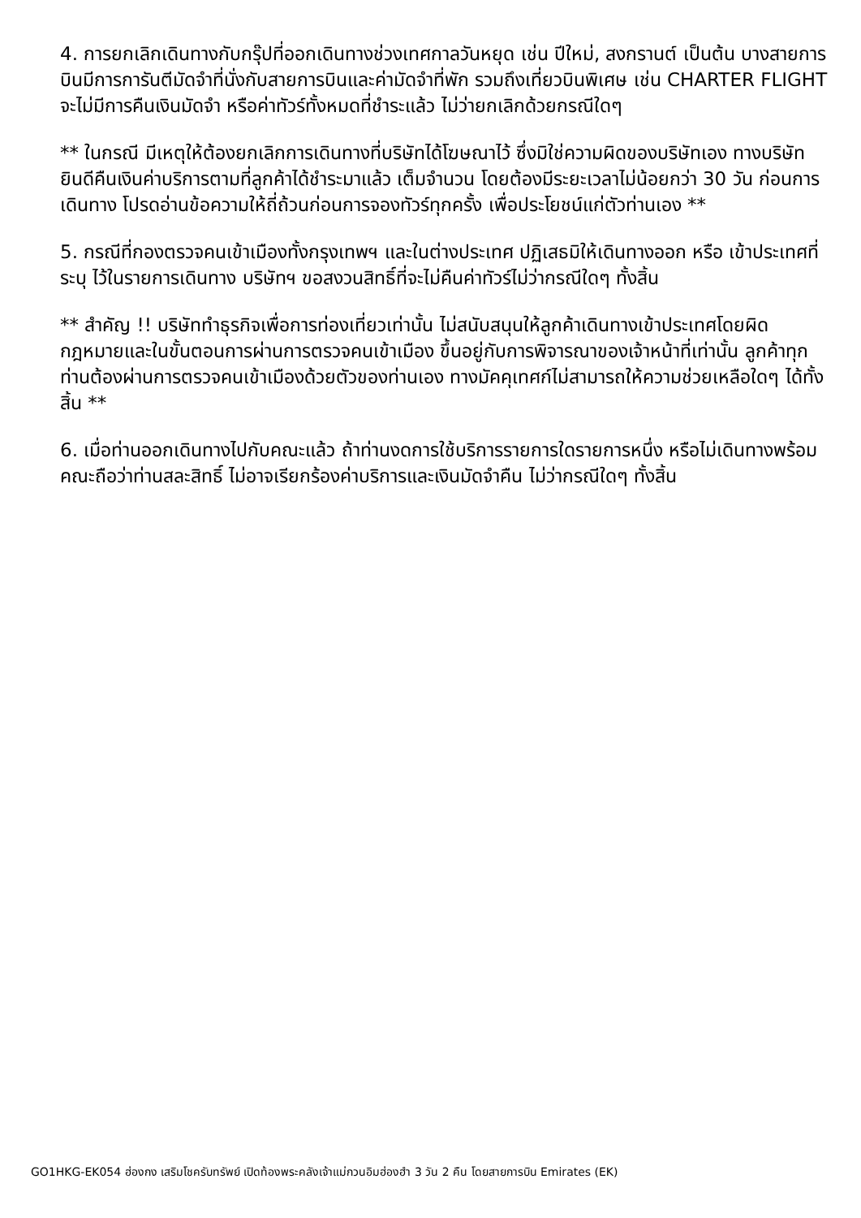4. การยกเลิกเดินทางกับกรุ๊ปที่ออกเดินทางช่วงเทศกาลวันหยุด เช่น ปีใหม่, สงกรานต์ เป็นต้น บางสายการบินมีการการันตีมัดจำที่นั่งกับสายการบินและค่ามัดจำที่พัก รวมถึงเที่ยวบินพิเศษ เช่น CHARTER FLIGHT จะไม่มีการคืนเงินมัดจำ หรือค่าทัวร์ทั้งหมดที่ชำระแล้ว ไม่ว่ายกเลิกด้วยกรณีใดๆ
** ในกรณี มีเหตุให้ต้องยกเลิกการเดินทางที่บริษัทได้โฆษณาไว้ ซึ่งมิใช่ความผิดของบริษัทเอง ทางบริษัทยินดีคืนเงินค่าบริการตามที่ลูกค้าได้ชำระมาแล้ว เต็มจำนวน โดยต้องมีระยะเวลาไม่น้อยกว่า 30 วัน ก่อนการเดินทาง โปรดอ่านข้อความให้ถี่ถ้วนก่อนการจองทัวร์ทุกครั้ง เพื่อประโยชน์แก่ตัวท่านเอง **
5. กรณีที่กองตรวจคนเข้าเมืองทั้งกรุงเทพฯ และในต่างประเทศ ปฏิเสธมิให้เดินทางออก หรือ เข้าประเทศที่ระบุ ไว้ในรายการเดินทาง บริษัทฯ ขอสงวนสิทธิ์ที่จะไม่คืนค่าทัวร์ไม่ว่ากรณีใดๆ ทั้งสิ้น
** สำคัญ !! บริษัททำธุรกิจเพื่อการท่องเที่ยวเท่านั้น ไม่สนับสนุนให้ลูกค้าเดินทางเข้าประเทศโดยผิดกฎหมายและในขั้นตอนการผ่านการตรวจคนเข้าเมือง ขึ้นอยู่กับการพิจารณาของเจ้าหน้าที่เท่านั้น ลูกค้าทุกท่านต้องผ่านการตรวจคนเข้าเมืองด้วยตัวของท่านเอง ทางมัคคุเทศก์ไม่สามารถให้ความช่วยเหลือใดๆ ได้ทั้งสิ้น **
6. เมื่อท่านออกเดินทางไปกับคณะแล้ว ถ้าท่านงดการใช้บริการรายการใดรายการหนึ่ง หรือไม่เดินทางพร้อมคณะถือว่าท่านสละสิทธิ์ ไม่อาจเรียกร้องค่าบริการและเงินมัดจำคืน ไม่ว่ากรณีใดๆ ทั้งสิ้น
GO1HKG-EK054 ฮ่องกง เสริมโชครับทรัพย์ เปิดท้องพระคลังเจ้าแม่กวนอิมฮ่องฮำ 3 วัน 2 คืน โดยสายการบิน Emirates (EK)